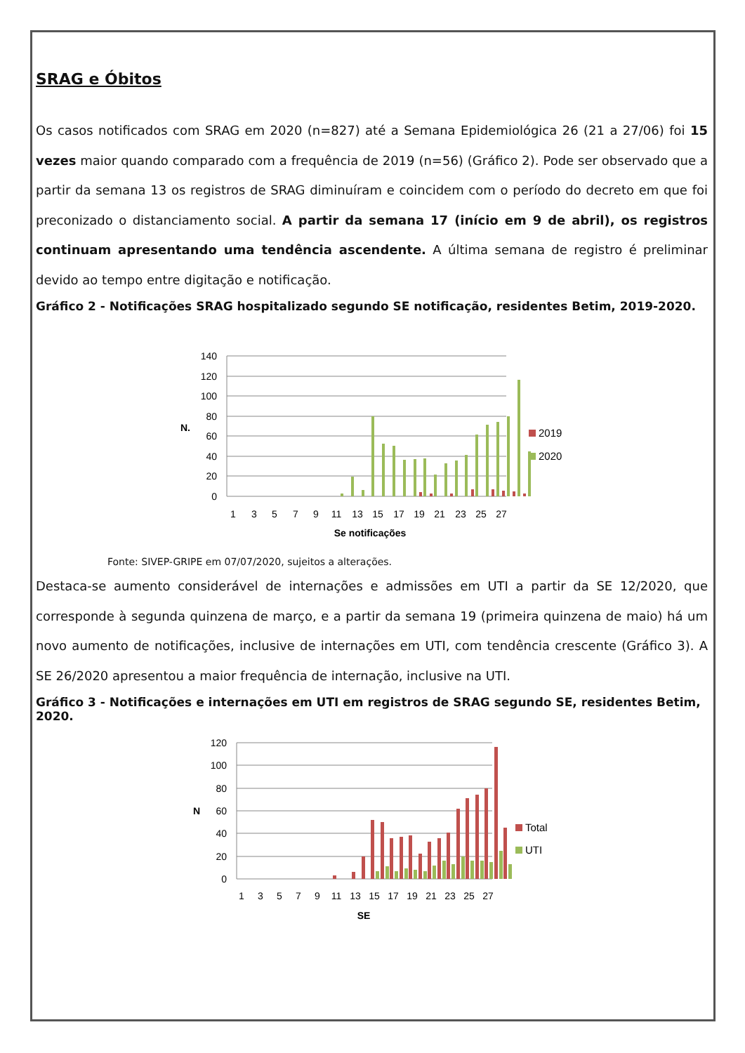SRAG e Óbitos
Os casos notificados com SRAG em 2020 (n=827) até a Semana Epidemiológica 26 (21 a 27/06) foi 15 vezes maior quando comparado com a frequência de 2019 (n=56) (Gráfico 2). Pode ser observado que a partir da semana 13 os registros de SRAG diminuíram e coincidem com o período do decreto em que foi preconizado o distanciamento social. A partir da semana 17 (início em 9 de abril), os registros continuam apresentando uma tendência ascendente. A última semana de registro é preliminar devido ao tempo entre digitação e notificação.
Gráfico 2 - Notificações SRAG hospitalizado segundo SE notificação, residentes Betim, 2019-2020.
140
120
100
80
60
40
20
0
N.
1
3
5
7
9
11
13
15
17
19
21
23
25
27
Se notificações
2019
2020
Fonte: SIVEP-GRIPE em 07/07/2020, sujeitos a alterações.
Destaca-se aumento considerável de internações e admissões em UTI a partir da SE 12/2020, que corresponde à segunda quinzena de março, e a partir da semana 19 (primeira quinzena de maio) há um novo aumento de notificações, inclusive de internações em UTI, com tendência crescente (Gráfico 3). A SE 26/2020 apresentou a maior frequência de internação, inclusive na UTI.
Gráfico 3 - Notificações e internações em UTI em registros de SRAG segundo SE, residentes Betim, 2020.
120
100
80
60
40
20
0
N
1
3
5
7
9
11
13
15
17
19
21
23
25
27
SE
Total
UTI